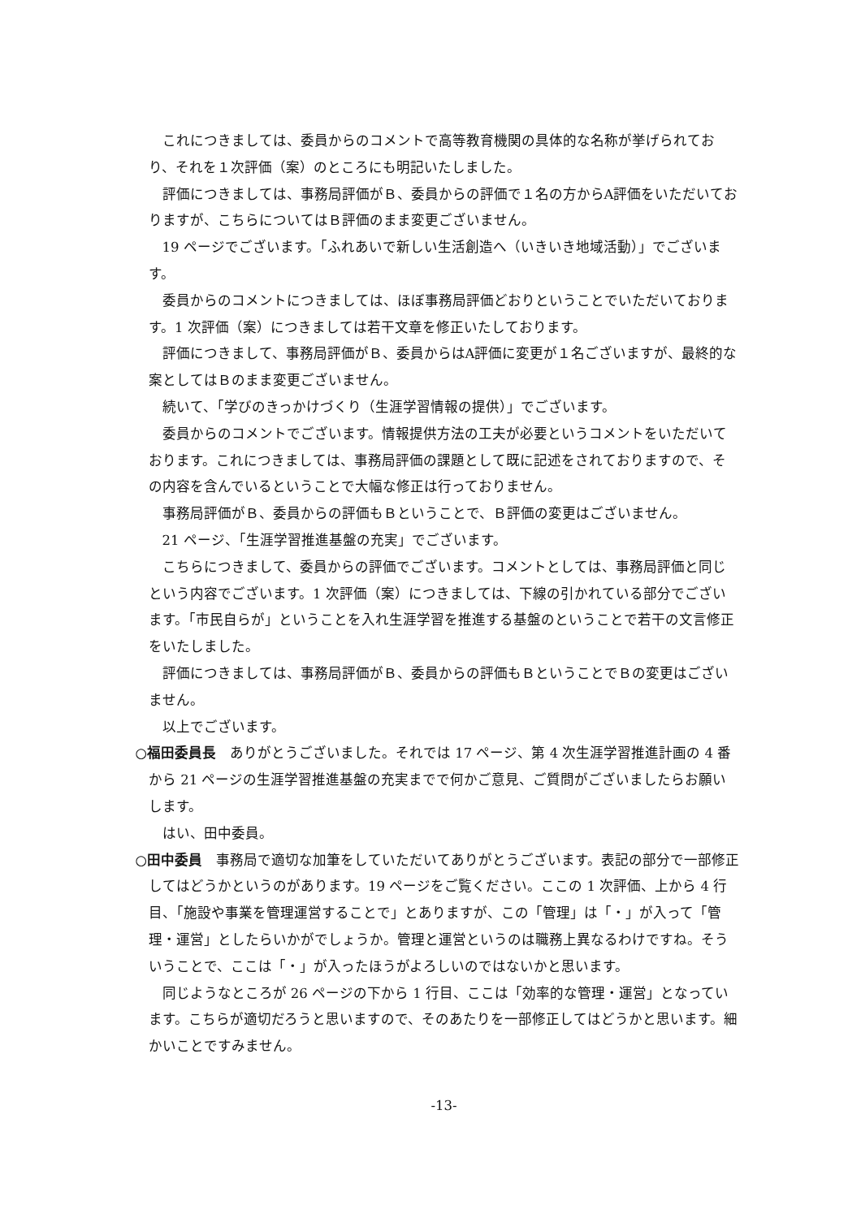これにつきましては、委員からのコメントで高等教育機関の具体的な名称が挙げられており、それを１次評価（案）のところにも明記いたしました。
評価につきましては、事務局評価がＢ、委員からの評価で１名の方からA評価をいただいておりますが、こちらについてはＢ評価のまま変更ございません。
19 ページでございます。「ふれあいで新しい生活創造へ（いきいき地域活動）」でございます。
委員からのコメントにつきましては、ほぼ事務局評価どおりということでいただいております。1 次評価（案）につきましては若干文章を修正いたしております。
評価につきまして、事務局評価がＢ、委員からはA評価に変更が１名ございますが、最終的な案としてはＢのまま変更ございません。
続いて、「学びのきっかけづくり（生涯学習情報の提供）」でございます。
委員からのコメントでございます。情報提供方法の工夫が必要というコメントをいただいております。これにつきましては、事務局評価の課題として既に記述をされておりますので、その内容を含んでいるということで大幅な修正は行っておりません。
事務局評価がＢ、委員からの評価もＢということで、Ｂ評価の変更はございません。
21 ページ、「生涯学習推進基盤の充実」でございます。
こちらにつきまして、委員からの評価でございます。コメントとしては、事務局評価と同じという内容でございます。1 次評価（案）につきましては、下線の引かれている部分でございます。「市民自らが」ということを入れ生涯学習を推進する基盤のということで若干の文言修正をいたしました。
評価につきましては、事務局評価がＢ、委員からの評価もＢということでＢの変更はございません。
以上でございます。
○福田委員長　ありがとうございました。それでは 17 ページ、第 4 次生涯学習推進計画の 4 番から 21 ページの生涯学習推進基盤の充実までで何かご意見、ご質問がございましたらお願いします。
はい、田中委員。
○田中委員　事務局で適切な加筆をしていただいてありがとうございます。表記の部分で一部修正してはどうかというのがあります。19 ページをご覧ください。ここの 1 次評価、上から 4 行目、「施設や事業を管理運営することで」とありますが、この「管理」は「・」が入って「管理・運営」としたらいかがでしょうか。管理と運営というのは職務上異なるわけですね。そういうことで、ここは「・」が入ったほうがよろしいのではないかと思います。
同じようなところが 26 ページの下から 1 行目、ここは「効率的な管理・運営」となっています。こちらが適切だろうと思いますので、そのあたりを一部修正してはどうかと思います。細かいことですみません。
-13-